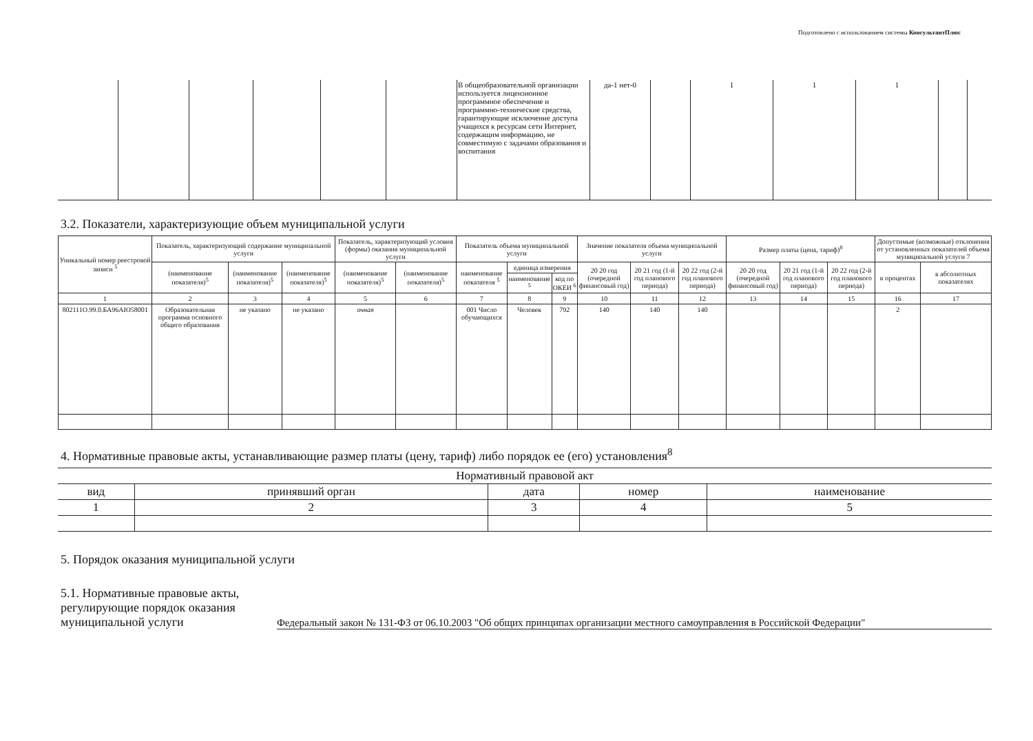Подготовлено с использованием системы КонсультантПлюс
| | | | | | | В общеобразовательной организации используется лицензионное программное обеспечение и программно-технические средства, гарантирующие исключение доступа учащихся к ресурсам сети Интернет, содержащим информацию, не совместимую с задачами образования и воспитания | да-1 нет-0 | | 1 | 1 | 1 | | |
3.2. Показатели, характеризующие объем муниципальной услуги
| Уникальный номер реестровой записи <sup>5</sup> | Показатель, характеризующий содержание муниципальной услуги | | | Показатель, характеризующий условия (формы) оказания муниципальной услуги | | Показатель объема муниципальной услуги | | | Значение показателя объема муниципальной услуги | | | Размер платы (цена, тариф)<sup>8</sup> | | | Допустимые (возможные) отклонения от установленных показателей объема муниципальной услуги 7 | |
| --- | --- | --- | --- | --- | --- | --- | --- | --- | --- | --- | --- | --- | --- | --- | --- | --- |
| | (наименование показателя)<sup>5</sup> | (наименование показателя)<sup>5</sup> | (наименование показателя)<sup>5</sup> | (наименование показателя)<sup>5</sup> | (наименование показателя)<sup>5</sup> | наименование показателя <sup>5</sup> | единица измерения | | 20 20 год (очередной финансовый год) | 20 21 год (1-й год планового периода) | 20 22 год (2-й год планового периода) | 20 20 год (очередной финансовый год) | 20 21 год (1-й год планового периода) | 20 22 год (2-й год планового периода) | в процентах | в абсолютных показателях |
| | | | | | | | наименование <sup>5</sup> | код по ОКЕИ <sup>6</sup> | | | | | | | | |
| 1 | 2 | 3 | 4 | 5 | 6 | 7 | 8 | 9 | 10 | 11 | 12 | 13 | 14 | 15 | 16 | 17 |
| 802111О.99.0.БА96АЮ58001 | Образовательная программа основного общего образования | не указано | не указано | очная | | 001 Число обучающихся | Человек | 792 | 140 | 140 | 140 | | | | 2 | |
4. Нормативные правовые акты, устанавливающие размер платы (цену, тариф) либо порядок ее (его) установления<sup>8</sup>
| Нормативный правовой акт | | | | |
| вид | принявший орган | дата | номер | наименование |
| 1 | 2 | 3 | 4 | 5 |
5. Порядок оказания муниципальной услуги
5.1. Нормативные правовые акты, регулирующие порядок оказания муниципальной услуги
Федеральный закон № 131-ФЗ от 06.10.2003 "Об общих принципах организации местного самоуправления в Российской Федерации"